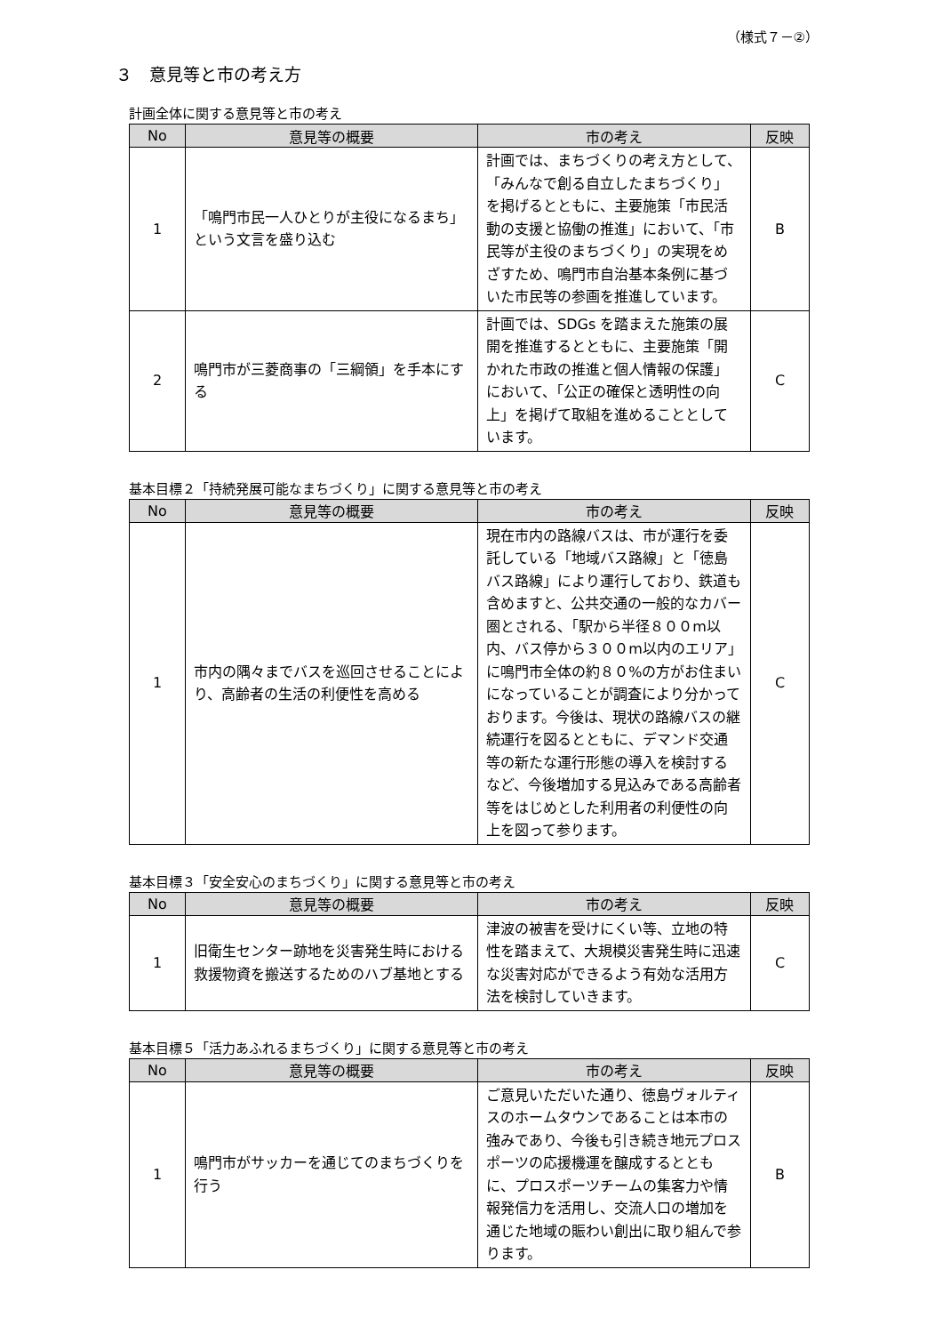（様式７－②）
３　意見等と市の考え方
計画全体に関する意見等と市の考え
| No | 意見等の概要 | 市の考え | 反映 |
| --- | --- | --- | --- |
| 1 | 「鳴門市民一人ひとりが主役になるまち」という文言を盛り込む | 計画では、まちづくりの考え方として、「みんなで創る自立したまちづくり」を掲げるとともに、主要施策「市民活動の支援と協働の推進」において、「市民等が主役のまちづくり」の実現をめざすため、鳴門市自治基本条例に基づいた市民等の参画を推進しています。 | B |
| 2 | 鳴門市が三菱商事の「三綱領」を手本にする | 計画では、SDGs を踏まえた施策の展開を推進するとともに、主要施策「開かれた市政の推進と個人情報の保護」において、「公正の確保と透明性の向上」を掲げて取組を進めることとしています。 | C |
基本目標２「持続発展可能なまちづくり」に関する意見等と市の考え
| No | 意見等の概要 | 市の考え | 反映 |
| --- | --- | --- | --- |
| 1 | 市内の隅々までバスを巡回させることにより、高齢者の生活の利便性を高める | 現在市内の路線バスは、市が運行を委託している「地域バス路線」と「徳島バス路線」により運行しており、鉄道も含めますと、公共交通の一般的なカバー圏とされる、「駅から半径８００m以内、バス停から３００m以内のエリア」に鳴門市全体の約８０%の方がお住まいになっていることが調査により分かっております。今後は、現状の路線バスの継続運行を図るとともに、デマンド交通等の新たな運行形態の導入を検討するなど、今後増加する見込みである高齢者等をはじめとした利用者の利便性の向上を図って参ります。 | C |
基本目標３「安全安心のまちづくり」に関する意見等と市の考え
| No | 意見等の概要 | 市の考え | 反映 |
| --- | --- | --- | --- |
| 1 | 旧衛生センター跡地を災害発生時における救援物資を搬送するためのハブ基地とする | 津波の被害を受けにくい等、立地の特性を踏まえて、大規模災害発生時に迅速な災害対応ができるよう有効な活用方法を検討していきます。 | C |
基本目標５「活力あふれるまちづくり」に関する意見等と市の考え
| No | 意見等の概要 | 市の考え | 反映 |
| --- | --- | --- | --- |
| 1 | 鳴門市がサッカーを通じてのまちづくりを行う | ご意見いただいた通り、徳島ヴォルティスのホームタウンであることは本市の強みであり、今後も引き続き地元プロスポーツの応援機運を醸成するとともに、プロスポーツチームの集客力や情報発信力を活用し、交流人口の増加を通じた地域の賑わい創出に取り組んで参ります。 | B |